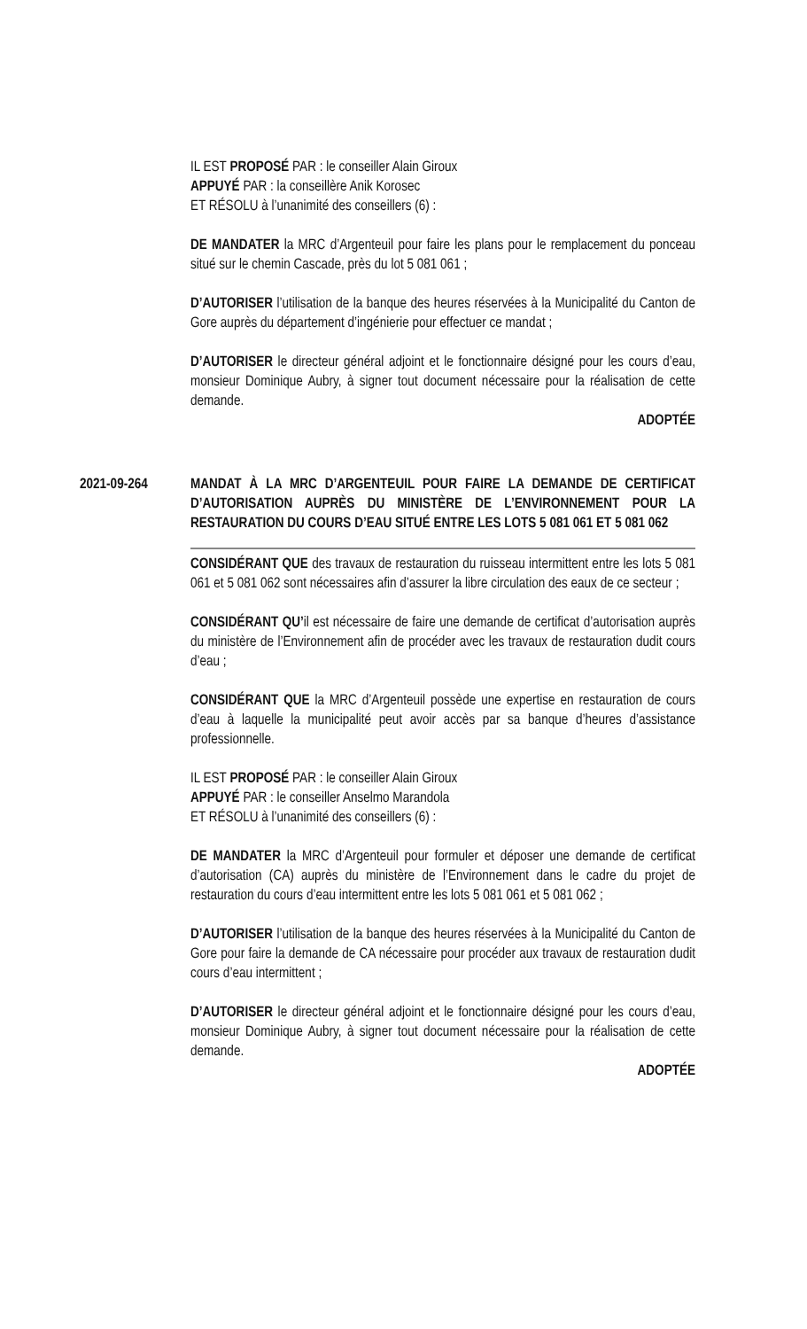IL EST PROPOSÉ PAR : le conseiller Alain Giroux
APPUYÉ PAR : la conseillère Anik Korosec
ET RÉSOLU à l’unanimité des conseillers (6) :
DE MANDATER la MRC d’Argenteuil pour faire les plans pour le remplacement du ponceau situé sur le chemin Cascade, près du lot 5 081 061 ;
D’AUTORISER l’utilisation de la banque des heures réservées à la Municipalité du Canton de Gore auprès du département d’ingénierie pour effectuer ce mandat ;
D’AUTORISER le directeur général adjoint et le fonctionnaire désigné pour les cours d’eau, monsieur Dominique Aubry, à signer tout document nécessaire pour la réalisation de cette demande.
ADOPTÉE
2021-09-264
MANDAT À LA MRC D’ARGENTEUIL POUR FAIRE LA DEMANDE DE CERTIFICAT D’AUTORISATION AUPRÈS DU MINISTÈRE DE L’ENVIRONNEMENT POUR LA RESTAURATION DU COURS D’EAU SITUÉ ENTRE LES LOTS 5 081 061 ET 5 081 062
CONSIDÉRANT QUE des travaux de restauration du ruisseau intermittent entre les lots 5 081 061 et 5 081 062 sont nécessaires afin d’assurer la libre circulation des eaux de ce secteur ;
CONSIDÉRANT QU’il est nécessaire de faire une demande de certificat d’autorisation auprès du ministère de l’Environnement afin de procéder avec les travaux de restauration dudit cours d’eau ;
CONSIDÉRANT QUE la MRC d’Argenteuil possède une expertise en restauration de cours d’eau à laquelle la municipalité peut avoir accès par sa banque d’heures d’assistance professionnelle.
IL EST PROPOSÉ PAR : le conseiller Alain Giroux
APPUYÉ PAR : le conseiller Anselmo Marandola
ET RÉSOLU à l’unanimité des conseillers (6) :
DE MANDATER la MRC d’Argenteuil pour formuler et déposer une demande de certificat d’autorisation (CA) auprès du ministère de l’Environnement dans le cadre du projet de restauration du cours d’eau intermittent entre les lots 5 081 061 et 5 081 062 ;
D’AUTORISER l’utilisation de la banque des heures réservées à la Municipalité du Canton de Gore pour faire la demande de CA nécessaire pour procéder aux travaux de restauration dudit cours d’eau intermittent ;
D’AUTORISER le directeur général adjoint et le fonctionnaire désigné pour les cours d’eau, monsieur Dominique Aubry, à signer tout document nécessaire pour la réalisation de cette demande.
ADOPTÉE